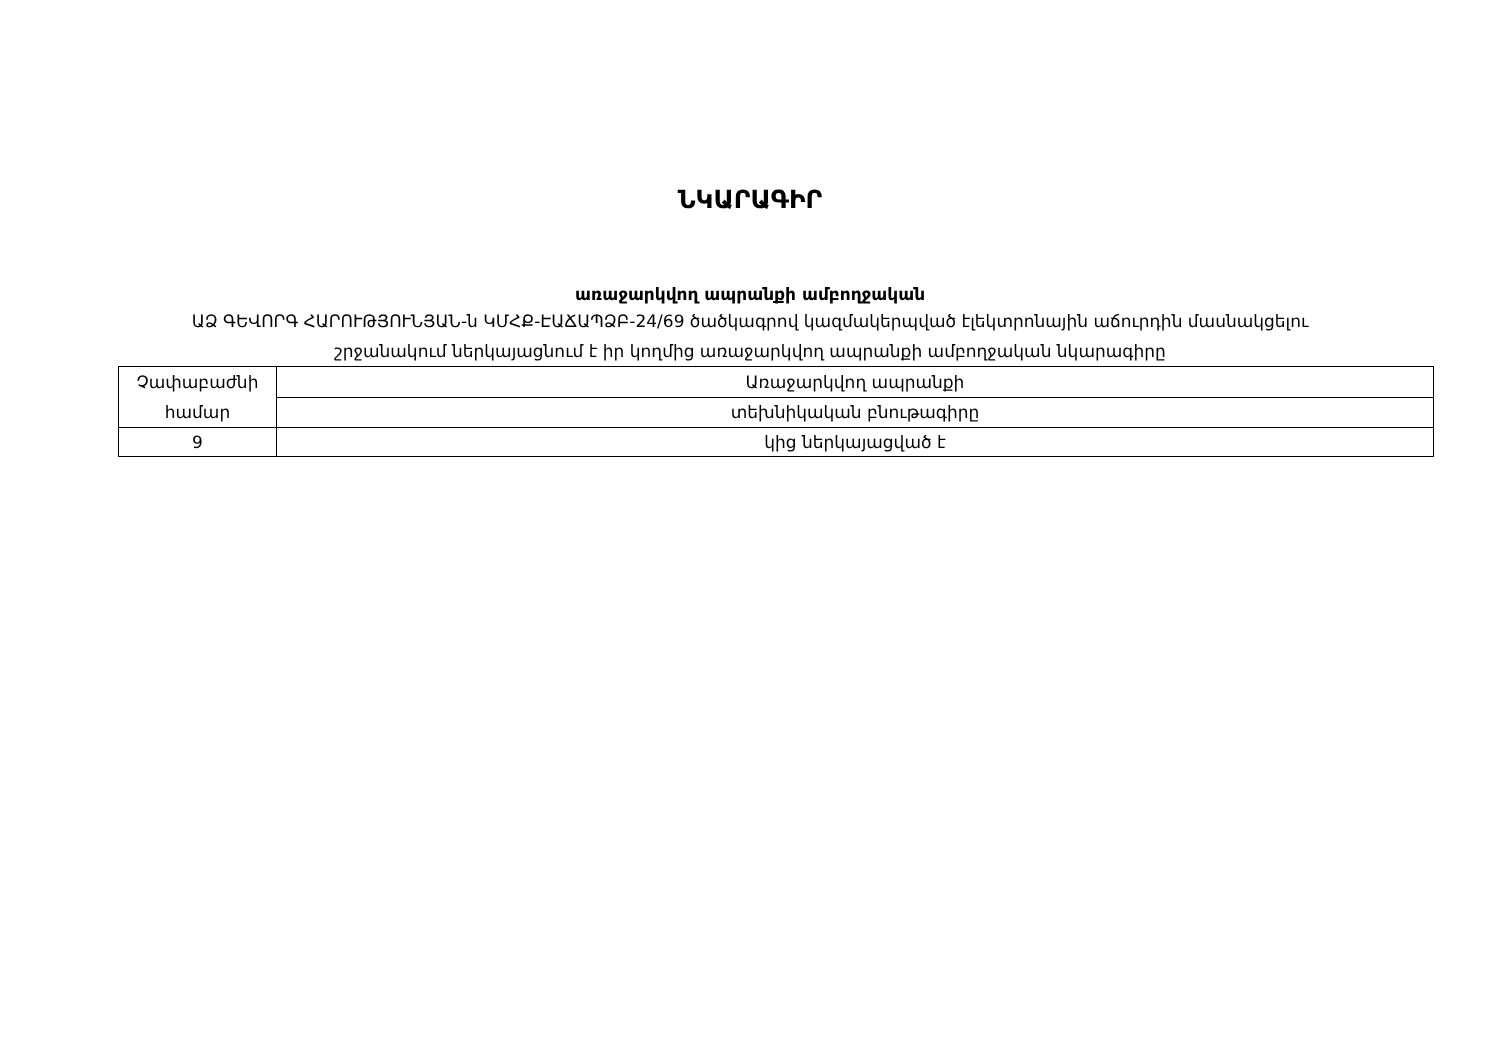ՆԿԱՐԱԳԻՐ
առաջարկվող ապրանքի ամբողջական
ԱՁ ԳԵՎՈՐԳ ՀԱՐՈՒԹՅՈՒՆՅԱՆ-ն ԿՄՀՔ-ԷԱՃԱՊՁԲ-24/69 ծածկագրով կազմակերպված էլեկտրոնային աճուրդին մասնակցելու շրջանակում ներկայացնում է իր կողմից առաջարկվող ապրանքի ամբողջական նկարագիրը
| Չափաբաժնի համար | Առաջարկվող ապրանքի |
| | տեխնիկական բնութագիրը |
| 9 | կից ներկայացված է |